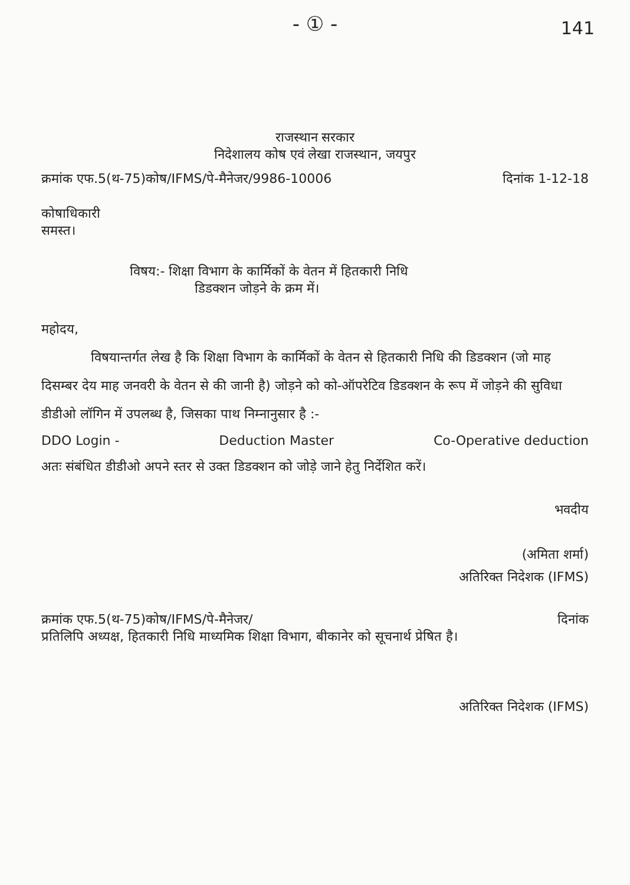- ① -
141
राजस्थान सरकार
निदेशालय कोष एवं लेखा राजस्थान, जयपुर
क्रमांक एफ.5(थ-75)कोष/IFMS/पे-मैनेजर/9986-10006 दिनांक 1-12-18
कोषाधिकारी
समस्त।
विषय:- शिक्षा विभाग के कार्मिकों के वेतन में हितकारी निधि
डिडक्शन जोड़ने के क्रम में।
महोदय,
विषयान्तर्गत लेख है कि शिक्षा विभाग के कार्मिकों के वेतन से हितकारी निधि की डिडक्शन (जो माह दिसम्बर देय माह जनवरी के वेतन से की जानी है) जोड़ने को को-ऑपरेटिव डिडक्शन के रूप में जोड़ने की सुविधा डीडीओ लॉगिन में उपलब्ध है, जिसका पाथ निम्नानुसार है :-
DDO Login - Deduction Master Co-Operative deduction
अतः संबंधित डीडीओ अपने स्तर से उक्त डिडक्शन को जोड़े जाने हेतु निर्देशित करें।
भवदीय
(अमिता शर्मा)
अतिरिक्त निदेशक (IFMS)
क्रमांक एफ.5(थ-75)कोष/IFMS/पे-मैनेजर/ दिनांक
प्रतिलिपि अध्यक्ष, हितकारी निधि माध्यमिक शिक्षा विभाग, बीकानेर को सूचनार्थ प्रेषित है।
अतिरिक्त निदेशक (IFMS)